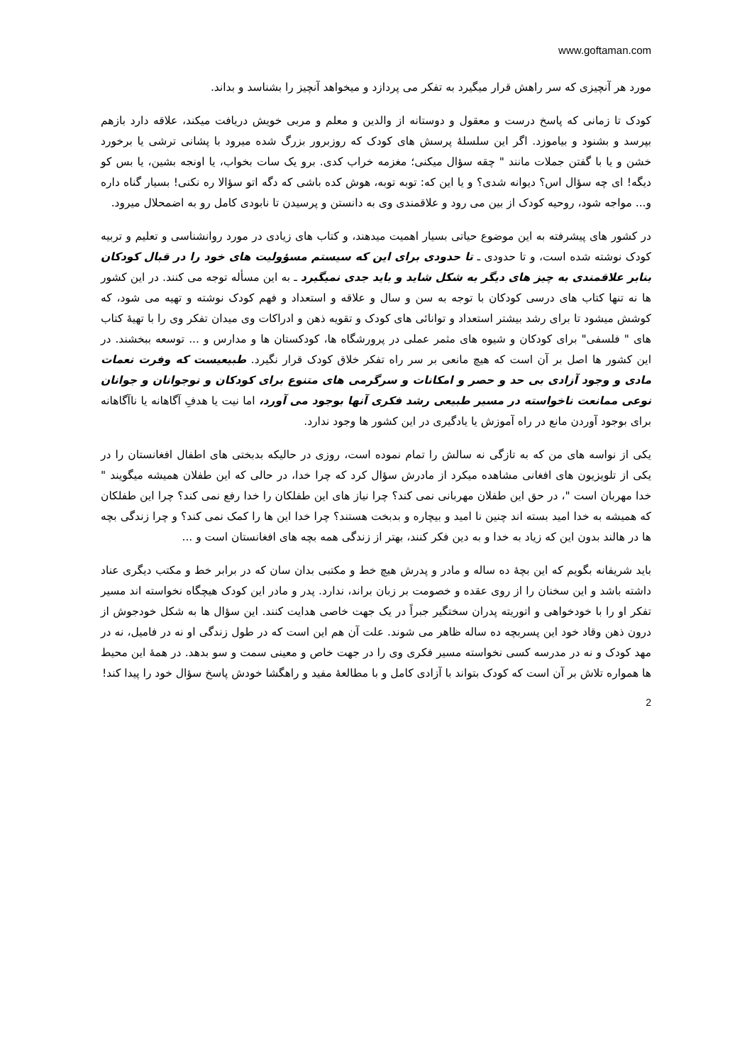www.goftaman.com
مورد هر آنچیزی که سر راهش قرار میگیرد به تفکر می پردازد و میخواهد آنچیز را بشناسد و بداند.
کودک تا زمانی که پاسخ درست و معقول و دوستانه از والدین و معلم و مربی خویش دریافت میکند، علاقه دارد بازهم بپرسد و بشنود و بیاموزد. اگر این سلسلۀ پرسش های کودک که روزبرور بزرگ شده میرود با پشانی ترشی یا برخورد خشن و یا با گفتن جملات مانند " چقه سؤال میکنی؛ مغزمه خراب کدی. برو یک سات بخواب، یا اونجه بشین، یا بس کو دیگه! ای چه سؤال اس؟ دیوانه شدی؟ و یا این که: توبه توبه، هوش کده باشی که دگه اتو سؤالا ره نکنی! بسیار گناه داره و... مواجه شود، روحیه کودک از بین می رود و علاقمندی وی به دانستن و پرسیدن تا نابودی کامل رو به اضمحلال میرود.
در کشور های پیشرفته به این موضوع حیاتی بسیار اهمیت میدهند، و کتاب های زیادی در مورد روانشناسی و تعلیم و تربیه کودک نوشته شده است، و تا حدودی ـ تا حدودی برای این که سیستم مسؤولیت های خود را در قبال کودکان بنابر علاقمندی به چیز های دیگر به شکل شاید و باید جدی نمیگیرد ـ به این مسأله توجه می کنند. در این کشور ها نه تنها کتاب های درسی کودکان با توجه به سن و سال و علاقه و استعداد و فهم کودک نوشته و تهیه می شود، که کوشش میشود تا برای رشد بیشتر استعداد و توانائی های کودک و تقویه ذهن و ادراکات وی میدان تفکر وی را با تهیۀ کتاب های " فلسفی" برای کودکان و شیوه های مثمر عملی در پرورشگاه ها، کودکستان ها و مدارس و ... توسعه ببخشند. در این کشور ها اصل بر آن است که هیچ مانعی بر سر راه تفکر خلاق کودک قرار نگیرد. طبیعیست که وفرت نعمات مادی و وجود آزادی بی حد و حصر و امکانات و سرگرمی های متنوع برای کودکان و نوجوانان و جوانان نوعی ممانعت ناخواسته در مسیر طبیعی رشد فکری آنها بوجود می آورد، اما نیت یا هدفِ آگاهانه یا ناآگاهانه برای بوجود آوردن مانع در راه آموزش یا یادگیری در این کشور ها وجود ندارد.
یکی از نواسه های من که به تازگی نه سالش را تمام نموده است، روزی در حالیکه بدبختی های اطفال افغانستان را در یکی از تلویزیون های افغانی مشاهده میکرد از مادرش سؤال کرد که چرا خدا، در حالی که این طفلان همیشه میگویند " خدا مهربان است "، در حق این طفلان مهربانی نمی کند؟ چرا نیاز های این طفلکان را خدا رفع نمی کند؟ چرا این طفلکان که همیشه به خدا امید بسته اند چنین نا امید و بیچاره و بدبخت هستند؟ چرا خدا این ها را کمک نمی کند؟ و چرا زندگی بچه ها در هالند بدون این که زیاد به خدا و به دین فکر کنند، بهتر از زندگی همه بچه های افغانستان است و ...
باید شریفانه بگویم که این بچۀ ده ساله و مادر و پدرش هیچ خط و مکتبی بدان سان که در برابر خط و مکتب دیگری عناد داشته باشد و این سخنان را از روی عقده و خصومت بر زبان براند، ندارد. پدر و مادر این کودک هیچگاه نخواسته اند مسیر تفکر او را با خودخواهی و اتوریته پدران سختگیر جبراً در یک جهت خاصی هدایت کنند. این سؤال ها به شکل خودجوش از درون ذهن وقاد خود این پسربچه ده ساله ظاهر می شوند. علت آن هم این است که در طول زندگی او نه در فامیل، نه در مهد کودک و نه در مدرسه کسی نخواسته مسیر فکری وی را در جهت خاص و معینی سمت و سو بدهد. در همۀ این محیط ها همواره تلاش بر آن است که کودک بتواند با آزادی کامل و با مطالعۀ مفید و راهگشا خودش پاسخ سؤال خود را پیدا کند!
2